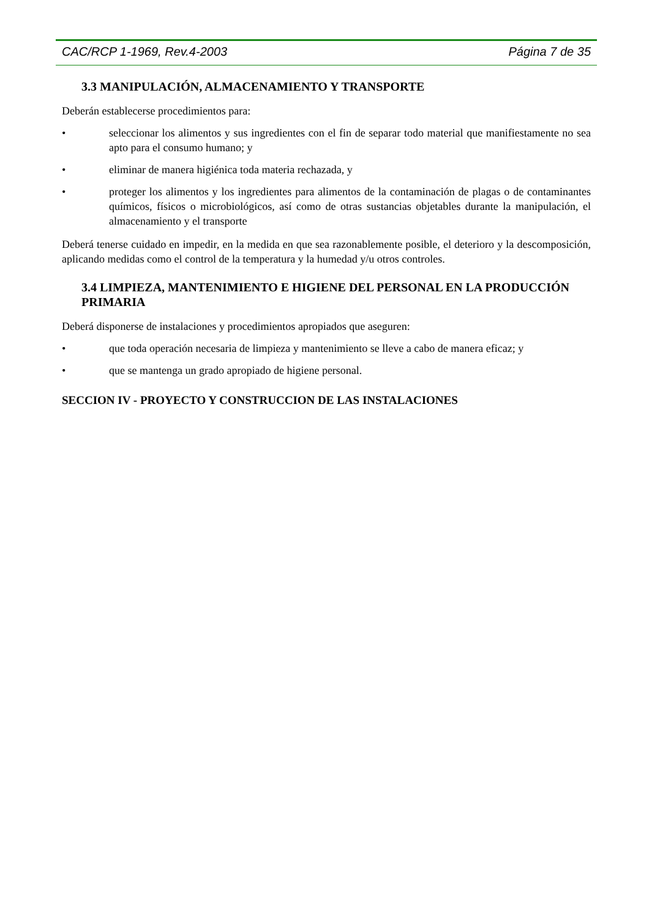CAC/RCP 1-1969, Rev.4-2003 Página 7 de 35
3.3 MANIPULACIÓN, ALMACENAMIENTO Y TRANSPORTE
Deberán establecerse procedimientos para:
• seleccionar los alimentos y sus ingredientes con el fin de separar todo material que manifiestamente no sea apto para el consumo humano; y
• eliminar de manera higiénica toda materia rechazada, y
• proteger los alimentos y los ingredientes para alimentos de la contaminación de plagas o de contaminantes químicos, físicos o microbiológicos, así como de otras sustancias objetables durante la manipulación, el almacenamiento y el transporte
Deberá tenerse cuidado en impedir, en la medida en que sea razonablemente posible, el deterioro y la descomposición, aplicando medidas como el control de la temperatura y la humedad y/u otros controles.
3.4 LIMPIEZA, MANTENIMIENTO E HIGIENE DEL PERSONAL EN LA PRODUCCIÓN PRIMARIA
Deberá disponerse de instalaciones y procedimientos apropiados que aseguren:
• que toda operación necesaria de limpieza y mantenimiento se lleve a cabo de manera eficaz; y
• que se mantenga un grado apropiado de higiene personal.
SECCION IV - PROYECTO Y CONSTRUCCION DE LAS INSTALACIONES